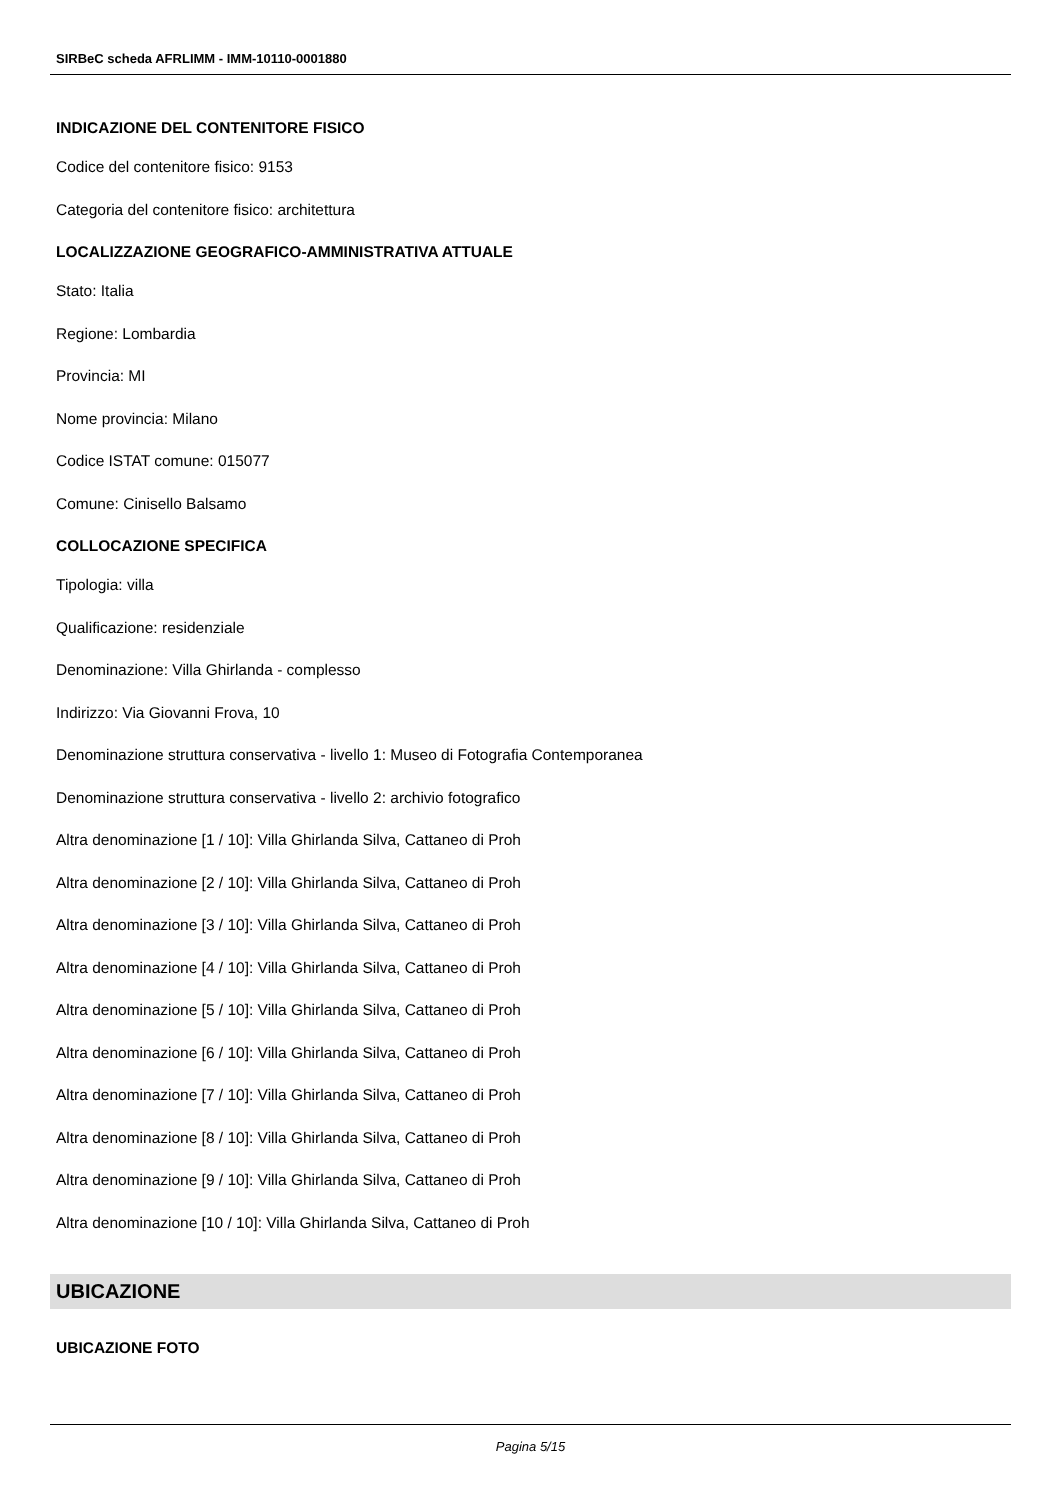SIRBeC scheda AFRLIMM - IMM-10110-0001880
INDICAZIONE DEL CONTENITORE FISICO
Codice del contenitore fisico: 9153
Categoria del contenitore fisico: architettura
LOCALIZZAZIONE GEOGRAFICO-AMMINISTRATIVA ATTUALE
Stato: Italia
Regione: Lombardia
Provincia: MI
Nome provincia: Milano
Codice ISTAT comune: 015077
Comune: Cinisello Balsamo
COLLOCAZIONE SPECIFICA
Tipologia: villa
Qualificazione: residenziale
Denominazione: Villa Ghirlanda - complesso
Indirizzo: Via Giovanni Frova, 10
Denominazione struttura conservativa - livello 1: Museo di Fotografia Contemporanea
Denominazione struttura conservativa - livello 2: archivio fotografico
Altra denominazione [1 / 10]: Villa Ghirlanda Silva, Cattaneo di Proh
Altra denominazione [2 / 10]: Villa Ghirlanda Silva, Cattaneo di Proh
Altra denominazione [3 / 10]: Villa Ghirlanda Silva, Cattaneo di Proh
Altra denominazione [4 / 10]: Villa Ghirlanda Silva, Cattaneo di Proh
Altra denominazione [5 / 10]: Villa Ghirlanda Silva, Cattaneo di Proh
Altra denominazione [6 / 10]: Villa Ghirlanda Silva, Cattaneo di Proh
Altra denominazione [7 / 10]: Villa Ghirlanda Silva, Cattaneo di Proh
Altra denominazione [8 / 10]: Villa Ghirlanda Silva, Cattaneo di Proh
Altra denominazione [9 / 10]: Villa Ghirlanda Silva, Cattaneo di Proh
Altra denominazione [10 / 10]: Villa Ghirlanda Silva, Cattaneo di Proh
UBICAZIONE
UBICAZIONE FOTO
Pagina 5/15